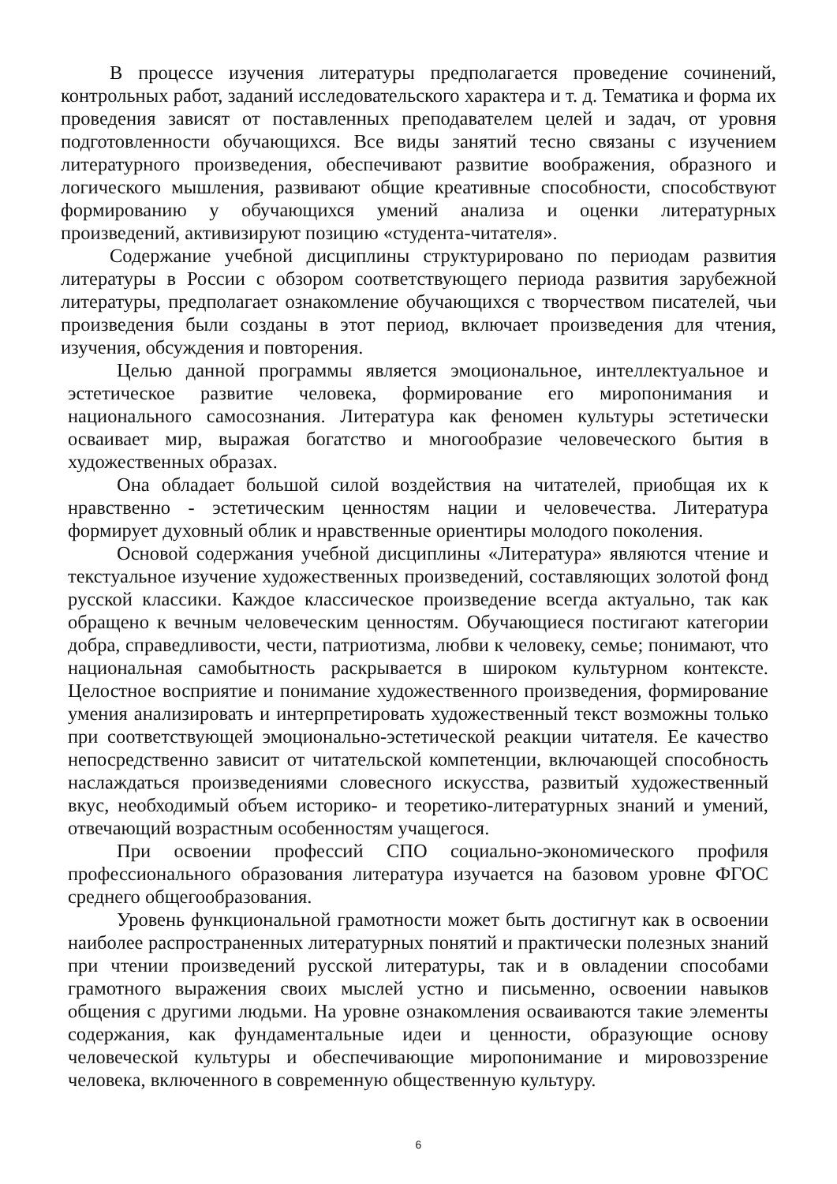В процессе изучения литературы предполагается проведение сочинений, контрольных работ, заданий исследовательского характера и т. д. Тематика и форма их проведения зависят от поставленных преподавателем целей и задач, от уровня подготовленности обучающихся. Все виды занятий тесно связаны с изучением литературного произведения, обеспечивают развитие воображения, образного и логического мышления, развивают общие креативные способности, способствуют формированию у обучающихся умений анализа и оценки литературных произведений, активизируют позицию «студента-читателя».
Содержание учебной дисциплины структурировано по периодам развития литературы в России с обзором соответствующего периода развития зарубежной литературы, предполагает ознакомление обучающихся с творчеством писателей, чьи произведения были созданы в этот период, включает произведения для чтения, изучения, обсуждения и повторения.
Целью данной программы является эмоциональное, интеллектуальное и эстетическое развитие человека, формирование его миропонимания и национального самосознания. Литература как феномен культуры эстетически осваивает мир, выражая богатство и многообразие человеческого бытия в художественных образах.
Она обладает большой силой воздействия на читателей, приобщая их к нравственно - эстетическим ценностям нации и человечества. Литература формирует духовный облик и нравственные ориентиры молодого поколения.
Основой содержания учебной дисциплины «Литература» являются чтение и текстуальное изучение художественных произведений, составляющих золотой фонд русской классики. Каждое классическое произведение всегда актуально, так как обращено к вечным человеческим ценностям. Обучающиеся постигают категории добра, справедливости, чести, патриотизма, любви к человеку, семье; понимают, что национальная самобытность раскрывается в широком культурном контексте. Целостное восприятие и понимание художественного произведения, формирование умения анализировать и интерпретировать художественный текст возможны только при соответствующей эмоционально-эстетической реакции читателя. Ее качество непосредственно зависит от читательской компетенции, включающей способность наслаждаться произведениями словесного искусства, развитый художественный вкус, необходимый объем историко- и теоретико-литературных знаний и умений, отвечающий возрастным особенностям учащегося.
При освоении профессий СПО социально-экономического профиля профессионального образования литература изучается на базовом уровне ФГОС среднего общегообразования.
Уровень функциональной грамотности может быть достигнут как в освоении наиболее распространенных литературных понятий и практически полезных знаний при чтении произведений русской литературы, так и в овладении способами грамотного выражения своих мыслей устно и письменно, освоении навыков общения с другими людьми. На уровне ознакомления осваиваются такие элементы содержания, как фундаментальные идеи и ценности, образующие основу человеческой культуры и обеспечивающие миропонимание и мировоззрение человека, включенного в современную общественную культуру.
6